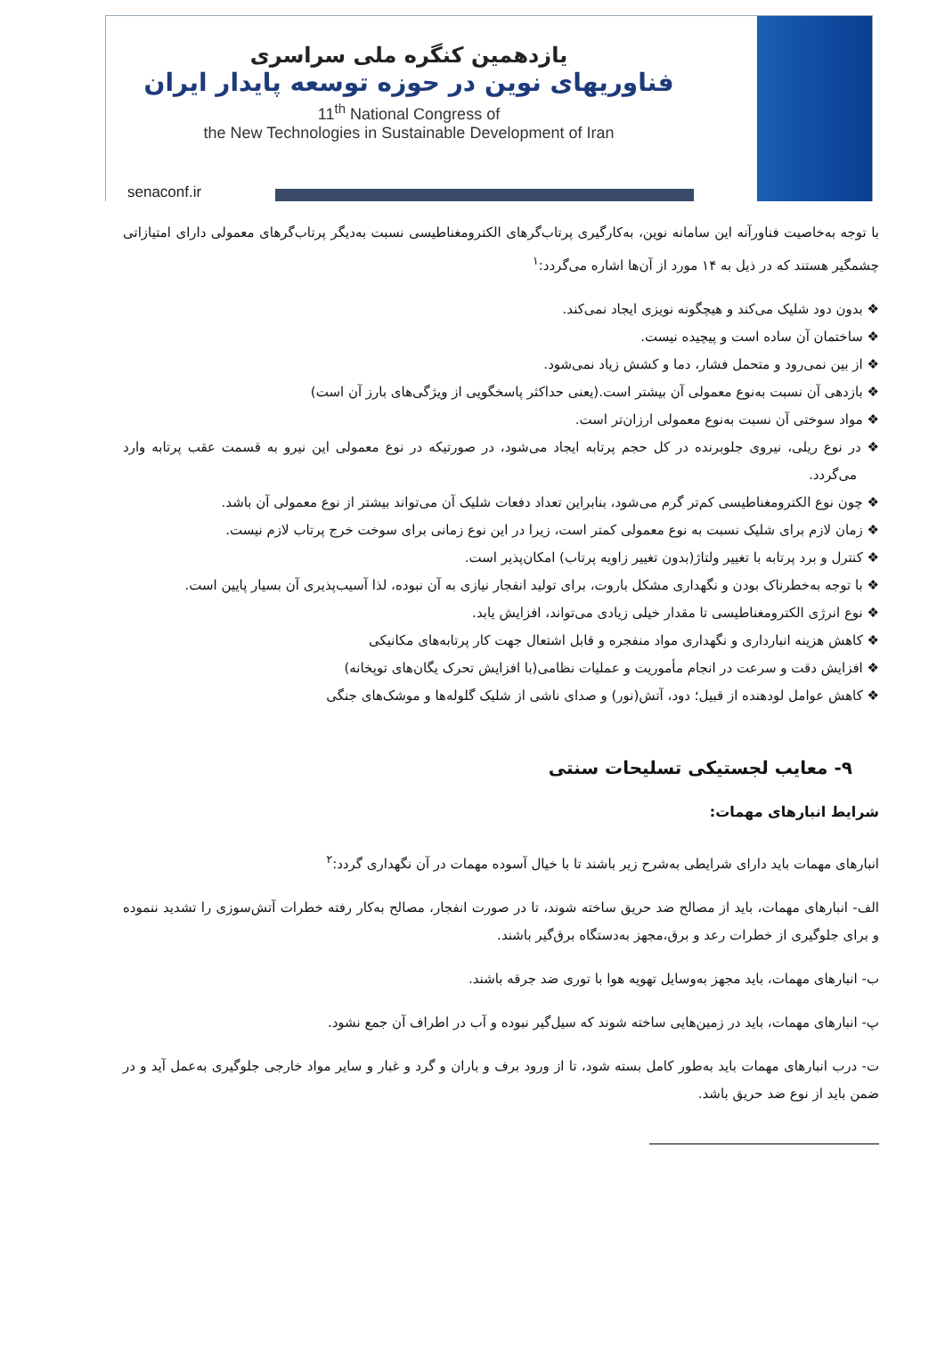یازدهمین کنگره ملی سراسری
فناوریهای نوین در حوزه توسعه پایدار ایران
11<sup>th</sup> National Congress of
the New Technologies in Sustainable Development of Iran
senaconf.ir
با توجه به‌خاصیت فناورآنه این سامانه نوین، به‌کارگیری پرتاب‌گرهای الکترومغناطیسی نسبت به‌دیگر پرتاب‌گرهای معمولی دارای امتیازاتی چشمگیر هستند که در ذیل به ۱۴ مورد از آن‌ها اشاره می‌گردد:<sup>۱</sup>
❖ بدون دود شلیک می‌کند و هیچگونه نویزی ایجاد نمی‌کند.
❖ ساختمان آن ساده است و پیچیده نیست.
❖ از بین نمی‌رود و متحمل فشار، دما و کشش زیاد نمی‌شود.
❖ بازدهی آن نسبت به‌نوع معمولی آن بیشتر است.(یعنی حداکثر پاسخگویی از ویژگی‌های بارز آن است)
❖ مواد سوختی آن نسبت به‌نوع معمولی ارزان‌تر است.
❖ در نوع ریلی، نیروی جلوبرنده در کل حجم پرتابه ایجاد می‌شود، در صورتیکه در نوع معمولی این نیرو به قسمت عقب پرتابه وارد می‌گردد.
❖ چون نوع الکترومغناطیسی کم‌تر گرم می‌شود، بنابراین تعداد دفعات شلیک آن می‌تواند بیشتر از نوع معمولی آن باشد.
❖ زمان لازم برای شلیک نسبت به نوع معمولی کمتر است، زیرا در این نوع زمانی برای سوخت خرج پرتاب لازم نیست.
❖ کنترل و برد پرتابه با تغییر ولتاژ(بدون تغییر زاویه پرتاب) امکان‌پذیر است.
❖ با توجه به‌خطرناک بودن و نگهداری مشکل باروت، برای تولید انفجار نیازی به آن نبوده، لذا آسیب‌پذیری آن بسیار پایین است.
❖ نوع انرژی الکترومغناطیسی تا مقدار خیلی زیادی می‌تواند، افزایش یابد.
❖ کاهش هزینه انبارداری و نگهداری مواد منفجره و قابل اشتعال جهت کار پرتابه‌های مکانیکی
❖ افزایش دقت و سرعت در انجام مأموریت و عملیات نظامی(با افزایش تحرک یگان‌های توپخانه)
❖ کاهش عوامل لودهنده از قبیل؛ دود، آتش(نور) و صدای ناشی از شلیک گلوله‌ها و موشک‌های جنگی
۹- معایب لجستیکی تسلیحات سنتی
شرایط انبارهای مهمات:
انبارهای مهمات باید دارای شرایطی به‌شرح زیر باشند تا با خیال آسوده مهمات در آن نگهداری گردد:<sup>۲</sup>
الف- انبارهای مهمات، باید از مصالح ضد حریق ساخته شوند، تا در صورت انفجار، مصالح به‌کار رفته خطرات آتش‌سوزی را تشدید ننموده و برای جلوگیری از خطرات رعد و برق،مجهز به‌دستگاه برق‌گیر باشند.
ب- انبارهای مهمات، باید مجهز به‌وسایل تهویه هوا با توری ضد جرقه باشند.
پ- انبارهای مهمات، باید در زمین‌هایی ساخته شوند که سیل‌گیر نبوده و آب در اطراف آن جمع نشود.
ت- درب انبارهای مهمات باید به‌طور کامل بسته شود، تا از ورود برف و باران و گرد و غبار و سایر مواد خارجی جلوگیری به‌عمل آید و در ضمن باید از نوع ضد حریق باشد.